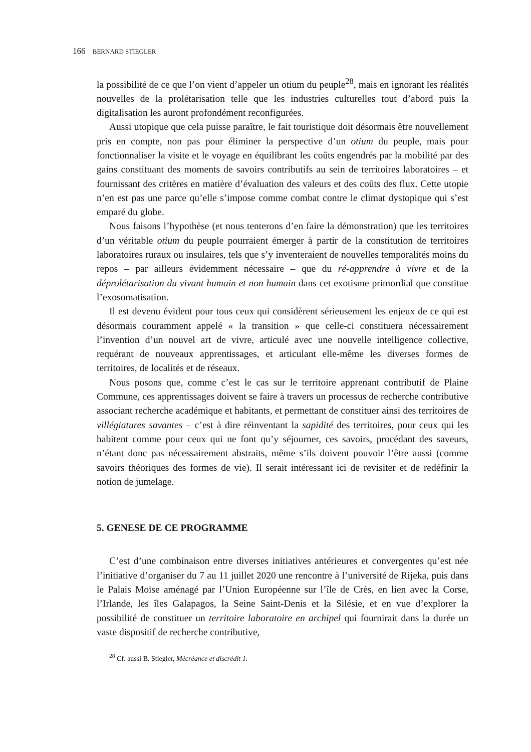166 BERNARD STIEGLER
la possibilité de ce que l’on vient d’appeler un otium du peuple<sup>28</sup>, mais en ignorant les réalités nouvelles de la prolétarisation telle que les industries culturelles tout d’abord puis la digitalisation les auront profondément reconfigurées.
Aussi utopique que cela puisse paraître, le fait touristique doit désormais être nouvellement pris en compte, non pas pour éliminer la perspective d’un otium du peuple, mais pour fonctionnaliser la visite et le voyage en équilibrant les coûts engendrés par la mobilité par des gains constituant des moments de savoirs contributifs au sein de territoires laboratoires – et fournissant des critères en matière d’évaluation des valeurs et des coûts des flux. Cette utopie n’en est pas une parce qu’elle s’impose comme combat contre le climat dystopique qui s’est emparé du globe.
Nous faisons l’hypothèse (et nous tenterons d’en faire la démonstration) que les territoires d’un véritable otium du peuple pourraient émerger à partir de la constitution de territoires laboratoires ruraux ou insulaires, tels que s’y inventeraient de nouvelles temporalités moins du repos – par ailleurs évidemment nécessaire – que du ré-apprendre à vivre et de la déprolétarisation du vivant humain et non humain dans cet exotisme primordial que constitue l’exosomatisation.
Il est devenu évident pour tous ceux qui considèrent sérieusement les enjeux de ce qui est désormais couramment appelé « la transition » que celle-ci constituera nécessairement l’invention d’un nouvel art de vivre, articulé avec une nouvelle intelligence collective, requérant de nouveaux apprentissages, et articulant elle-même les diverses formes de territoires, de localités et de réseaux.
Nous posons que, comme c’est le cas sur le territoire apprenant contributif de Plaine Commune, ces apprentissages doivent se faire à travers un processus de recherche contributive associant recherche académique et habitants, et permettant de constituer ainsi des territoires de villégiatures savantes – c’est à dire réinventant la sapidité des territoires, pour ceux qui les habitent comme pour ceux qui ne font qu’y séjourner, ces savoirs, procédant des saveurs, n’étant donc pas nécessairement abstraits, même s’ils doivent pouvoir l’être aussi (comme savoirs théoriques des formes de vie). Il serait intéressant ici de revisiter et de redéfinir la notion de jumelage.
5. GENESE DE CE PROGRAMME
C’est d’une combinaison entre diverses initiatives antérieures et convergentes qu’est née l’initiative d’organiser du 7 au 11 juillet 2020 une rencontre à l’université de Rijeka, puis dans le Palais Moïse aménagé par l’Union Européenne sur l’île de Crès, en lien avec la Corse, l’Irlande, les îles Galapagos, la Seine Saint-Denis et la Silésie, et en vue d’explorer la possibilité de constituer un territoire laboratoire en archipel qui fournirait dans la durée un vaste dispositif de recherche contributive,
<sup>28</sup> Cf. aussi B. Stiegler, Mécréance et discrédit 1.